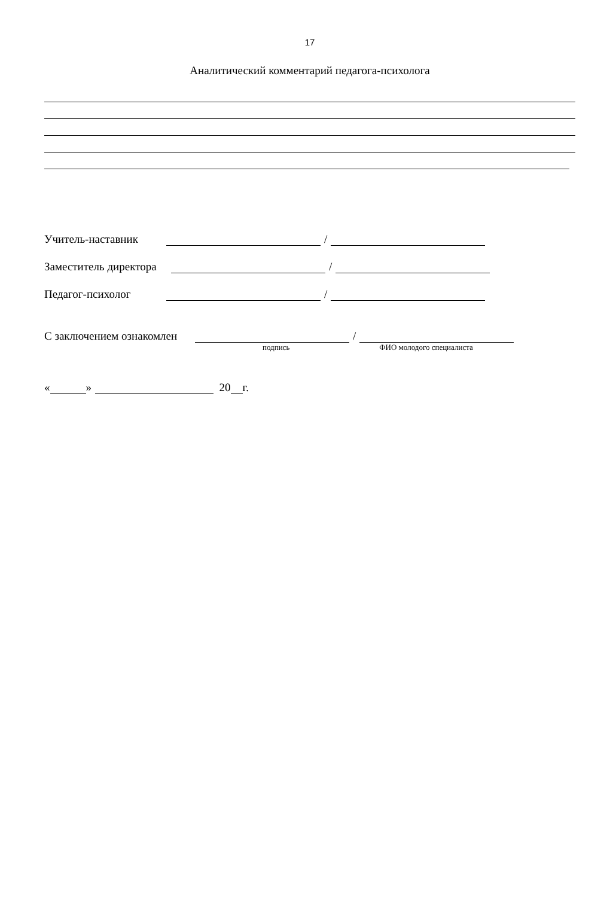17
Аналитический комментарий педагога-психолога
Учитель-наставник /
Заместитель директора /
Педагог-психолог /
С заключением ознакомлен /
подпись ФИО молодого специалиста
« » 20 г.